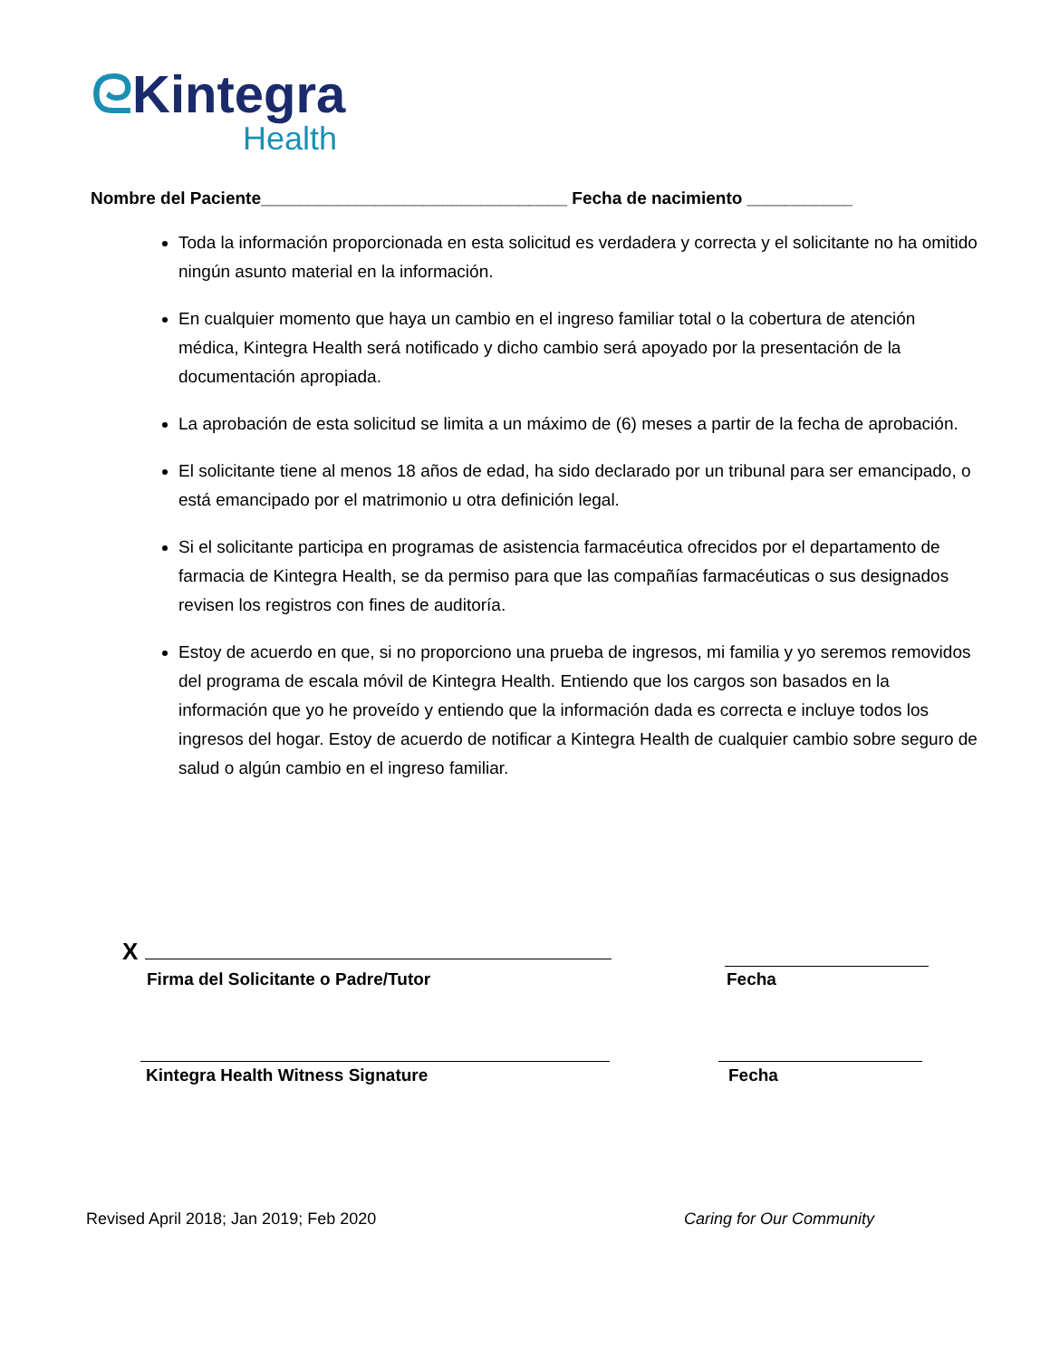ᘓKintegra
Health
Nombre del Paciente________________________________ Fecha de nacimiento ___________
Toda la información proporcionada en esta solicitud es verdadera y correcta y el solicitante no ha omitido ningún asunto material en la información.
En cualquier momento que haya un cambio en el ingreso familiar total o la cobertura de atención médica, Kintegra Health será notificado y dicho cambio será apoyado por la presentación de la documentación apropiada.
La aprobación de esta solicitud se limita a un máximo de (6) meses a partir de la fecha de aprobación.
El solicitante tiene al menos 18 años de edad, ha sido declarado por un tribunal para ser emancipado, o está emancipado por el matrimonio u otra definición legal.
Si el solicitante participa en programas de asistencia farmacéutica ofrecidos por el departamento de farmacia de Kintegra Health, se da permiso para que las compañías farmacéuticas o sus designados revisen los registros con fines de auditoría.
Estoy de acuerdo en que, si no proporciono una prueba de ingresos, mi familia y yo seremos removidos del programa de escala móvil de Kintegra Health. Entiendo que los cargos son basados en la información que yo he proveído y entiendo que la información dada es correcta e incluye todos los ingresos del hogar. Estoy de acuerdo de notificar a Kintegra Health de cualquier cambio sobre seguro de salud o algún cambio en el ingreso familiar.
X
Firma del Solicitante o Padre/Tutor
Fecha
Kintegra Health Witness Signature
Fecha
Revised April 2018; Jan 2019; Feb 2020
Caring for Our Community